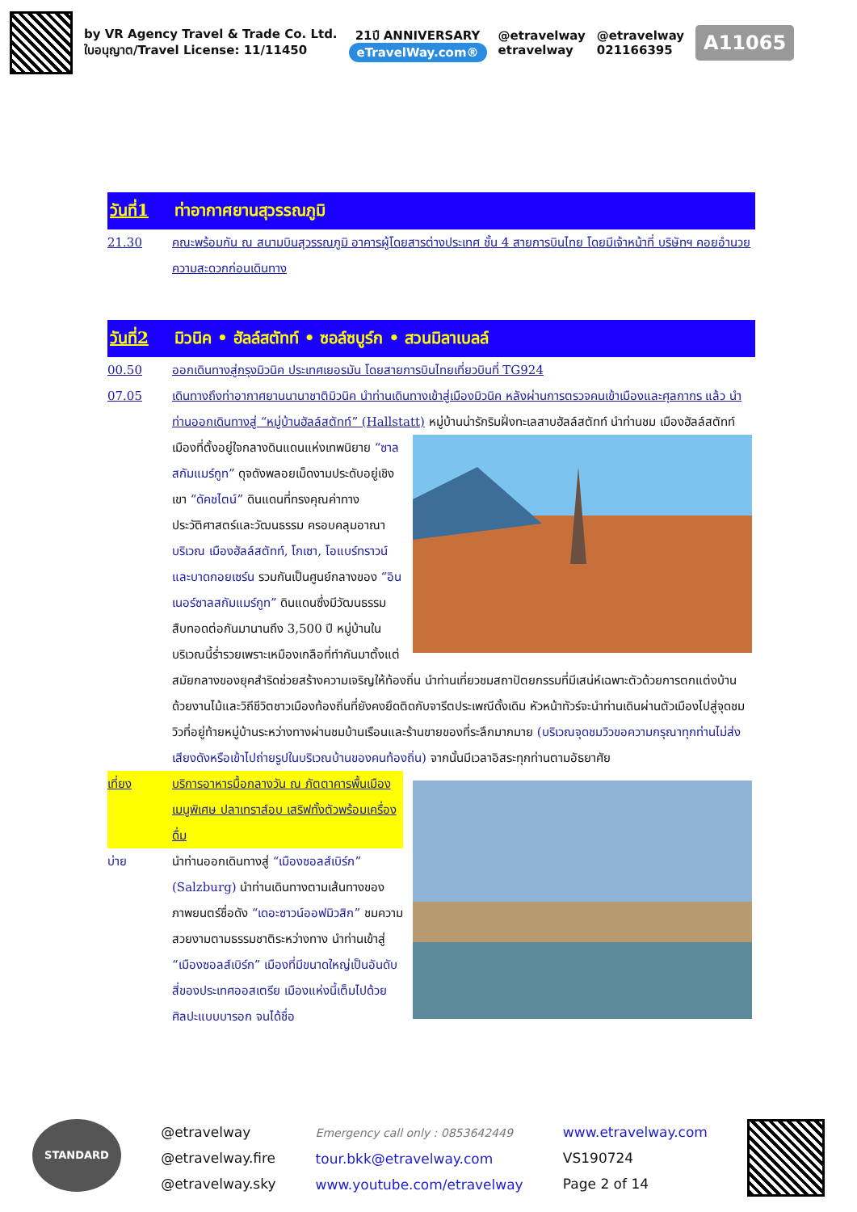by VR Agency Travel & Trade Co. Ltd.
ใบอนุญาต/Travel License: 11/11450
21ปี ANNIVERSARY
eTravelWay.com®
@etravelway
etravelway
@etravelway
021166395
A11065
วันที่1 ท่าอากาศยานสุวรรณภูมิ
21.30 คณะพร้อมกัน ณ สนามบินสุวรรณภูมิ อาคารผู้โดยสารต่างประเทศ ชั้น 4 สายการบินไทย โดยมีเจ้าหน้าที่ บริษัทฯ คอยอำนวยความสะดวกก่อนเดินทาง
วันที่2 มิวนิค • ฮัลล์สตัทท์ • ซอล์ซบูร์ก • สวนมิลาเบลล์
00.50 ออกเดินทางสู่กรุงมิวนิค ประเทศเยอรมัน โดยสายการบินไทยเที่ยวบินที่ TG924
07.05 เดินทางถึงท่าอากาศยานนานาชาติมิวนิค นำท่านเดินทางเข้าสู่เมืองมิวนิค หลังผ่านการตรวจคนเข้าเมืองและศุลกากร แล้ว นำท่านออกเดินทางสู่ “หมู่บ้านฮัลล์สตัทท์” (Hallstatt) หมู่บ้านน่ารักริมฝั่งทะเลสาบฮัลล์สตัทท์ นำท่านชม เมืองฮัลล์สตัทท์ เมืองที่ตั้งอยู่ใจกลางดินแดนแห่งเทพนิยาย “ซาลสกัมแมร์กูท” ดุจดังพลอยเม็ดงามประดับอยู่เชิงเขา “ดัคชไตน์” ดินแดนที่ทรงคุณค่าทางประวัติศาสตร์และวัฒนธรรม ครอบคลุมอาณาบริเวณ เมืองฮัลล์สตัทท์, โกเซา, โอแบร์ทราวน์ และบาดกอยเซร์น รวมกันเป็นศูนย์กลางของ “อินเนอร์ซาลสกัมแมร์กูท” ดินแดนซึ่งมีวัฒนธรรมสืบทอดต่อกันมานานถึง 3,500 ปี หมู่บ้านในบริเวณนี้ร่ำรวยเพราะเหมืองเกลือที่ทำกันมาตั้งแต่สมัยกลางของยุคสำริดช่วยสร้างความเจริญให้ท้องถิ่น นำท่านเที่ยวชมสถาปัตยกรรมที่มีเสน่ห์เฉพาะตัวด้วยการตกแต่งบ้านด้วยงานไม้และวิถีชีวิตชาวเมืองท้องถิ่นที่ยังคงยึดติดกับจารีตประเพณีดั้งเดิม หัวหน้าทัวร์จะนำท่านเดินผ่านตัวเมืองไปสู่จุดชมวิวที่อยู่ท้ายหมู่บ้านระหว่างทางผ่านชมบ้านเรือนและร้านขายของที่ระลึกมากมาย (บริเวณจุดชมวิวขอความกรุณาทุกท่านไม่ส่งเสียงดังหรือเข้าไปถ่ายรูปในบริเวณบ้านของคนท้องถิ่น) จากนั้นมีเวลาอิสระทุกท่านตามอัธยาศัย
เที่ยง บริการอาหารมื้อกลางวัน ณ ภัตตาคารพื้นเมืองเมนูพิเศษ ปลาเทราส์อบ เสริฟทั้งตัวพร้อมเครื่องดื่ม
บ่าย นำท่านออกเดินทางสู่ “เมืองซอลส์เบิร์ก” (Salzburg) นำท่านเดินทางตามเส้นทางของภาพยนตร์ชื่อดัง “เดอะซาวน์ออฟมิวสิก” ชมความสวยงามตามธรรมชาติระหว่างทาง นำท่านเข้าสู่ “เมืองซอลส์เบิร์ก” เมืองที่มีขนาดใหญ่เป็นอันดับสี่ของประเทศออสเตรีย เมืองแห่งนี้เต็มไปด้วยศิลปะแบบบารอก จนได้ชื่อ
STANDARD
@etravelway
@etravelway.fire
@etravelway.sky
Emergency call only : 0853642449
tour.bkk@etravelway.com
www.youtube.com/etravelway
www.etravelway.com
VS190724
Page 2 of 14